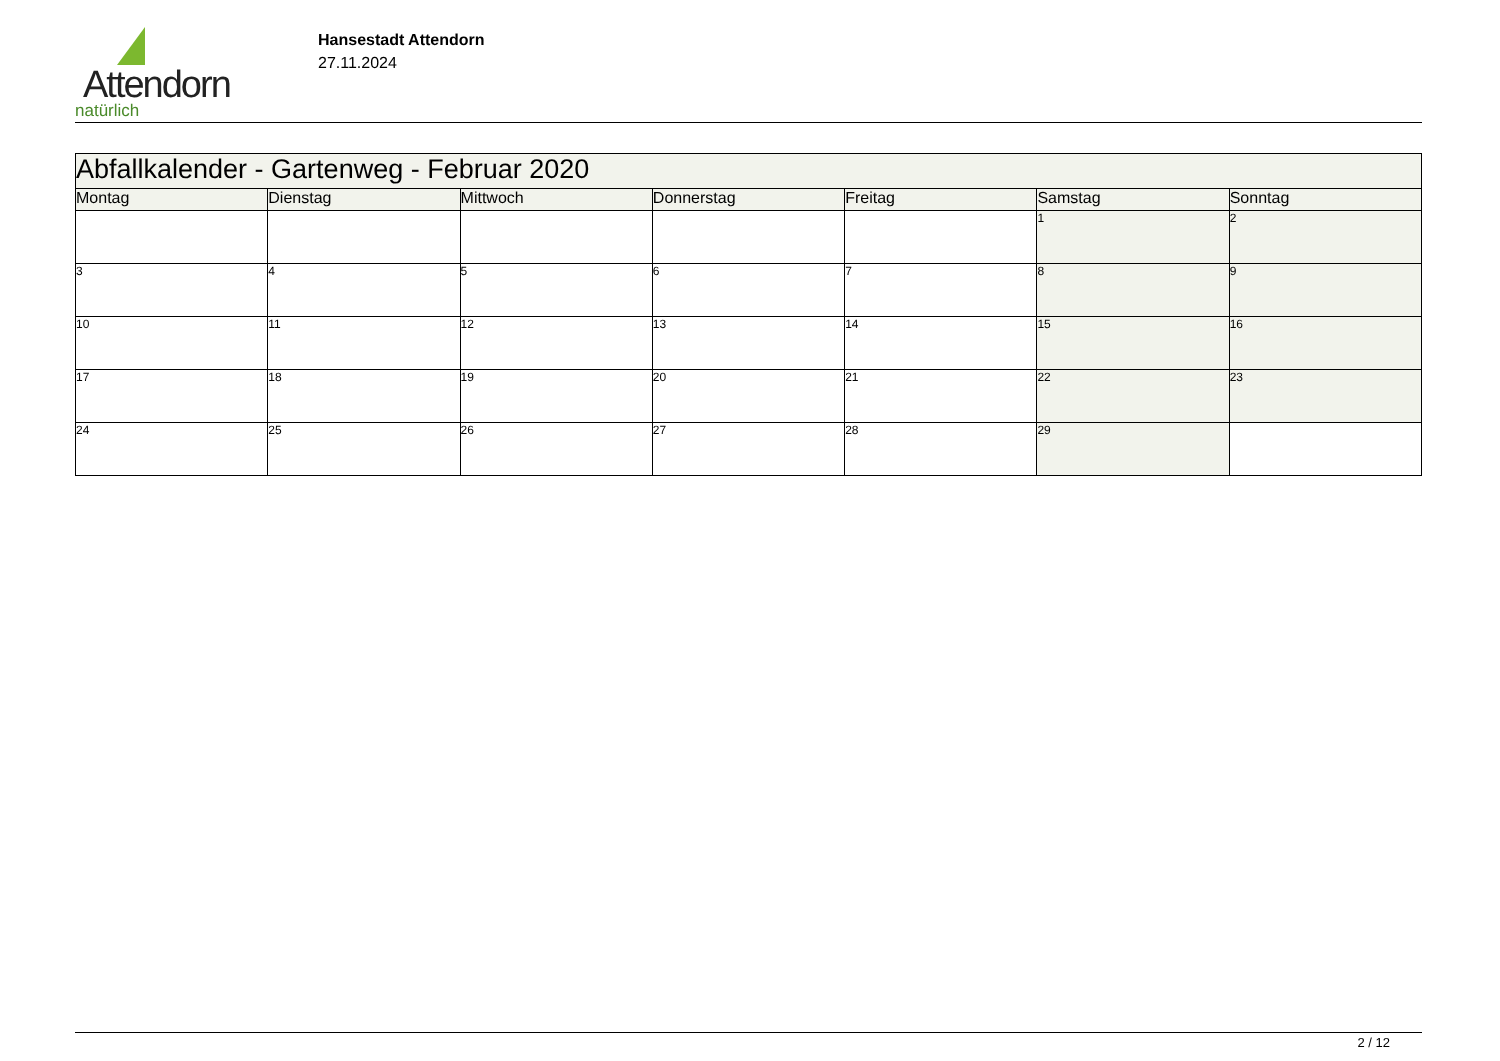Attendorn
natürlich
Hansestadt Attendorn
27.11.2024
| Abfallkalender - Gartenweg - Februar 2020 | | | | | | |
| Montag | Dienstag | Mittwoch | Donnerstag | Freitag | Samstag | Sonntag |
| | | | | | 1 | 2 |
| 3 | 4 | 5 | 6 | 7 | 8 | 9 |
| 10 | 11 | 12 | 13 | 14 | 15 | 16 |
| 17 | 18 | 19 | 20 | 21 | 22 | 23 |
| 24 | 25 | 26 | 27 | 28 | 29 | |
2 / 12